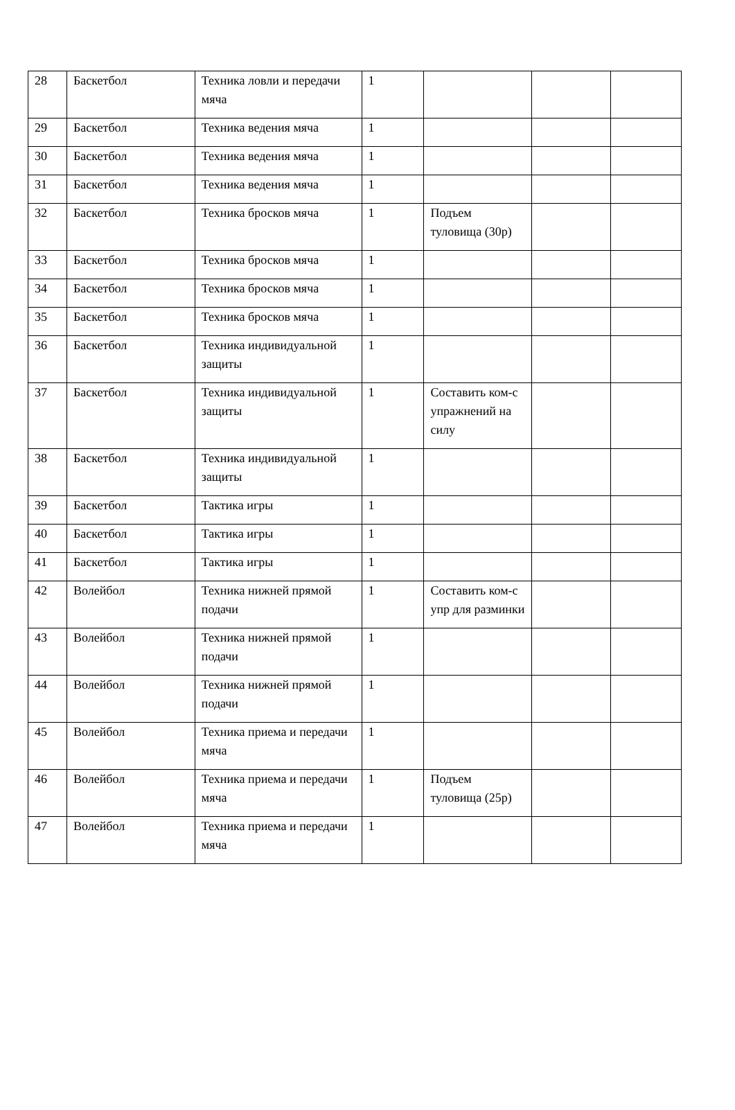| 28 | Баскетбол | Техника ловли и передачи мяча | 1 | | | |
| 29 | Баскетбол | Техника ведения мяча | 1 | | | |
| 30 | Баскетбол | Техника ведения мяча | 1 | | | |
| 31 | Баскетбол | Техника ведения мяча | 1 | | | |
| 32 | Баскетбол | Техника бросков мяча | 1 | Подъем туловища (30р) | | |
| 33 | Баскетбол | Техника бросков мяча | 1 | | | |
| 34 | Баскетбол | Техника бросков мяча | 1 | | | |
| 35 | Баскетбол | Техника бросков мяча | 1 | | | |
| 36 | Баскетбол | Техника индивидуальной защиты | 1 | | | |
| 37 | Баскетбол | Техника индивидуальной защиты | 1 | Составить ком-с упражнений на силу | | |
| 38 | Баскетбол | Техника индивидуальной защиты | 1 | | | |
| 39 | Баскетбол | Тактика игры | 1 | | | |
| 40 | Баскетбол | Тактика игры | 1 | | | |
| 41 | Баскетбол | Тактика игры | 1 | | | |
| 42 | Волейбол | Техника нижней прямой подачи | 1 | Составить ком-с упр для разминки | | |
| 43 | Волейбол | Техника нижней прямой подачи | 1 | | | |
| 44 | Волейбол | Техника нижней прямой подачи | 1 | | | |
| 45 | Волейбол | Техника приема и передачи мяча | 1 | | | |
| 46 | Волейбол | Техника приема и передачи мяча | 1 | Подъем туловища (25р) | | |
| 47 | Волейбол | Техника приема и передачи мяча | 1 | | | |